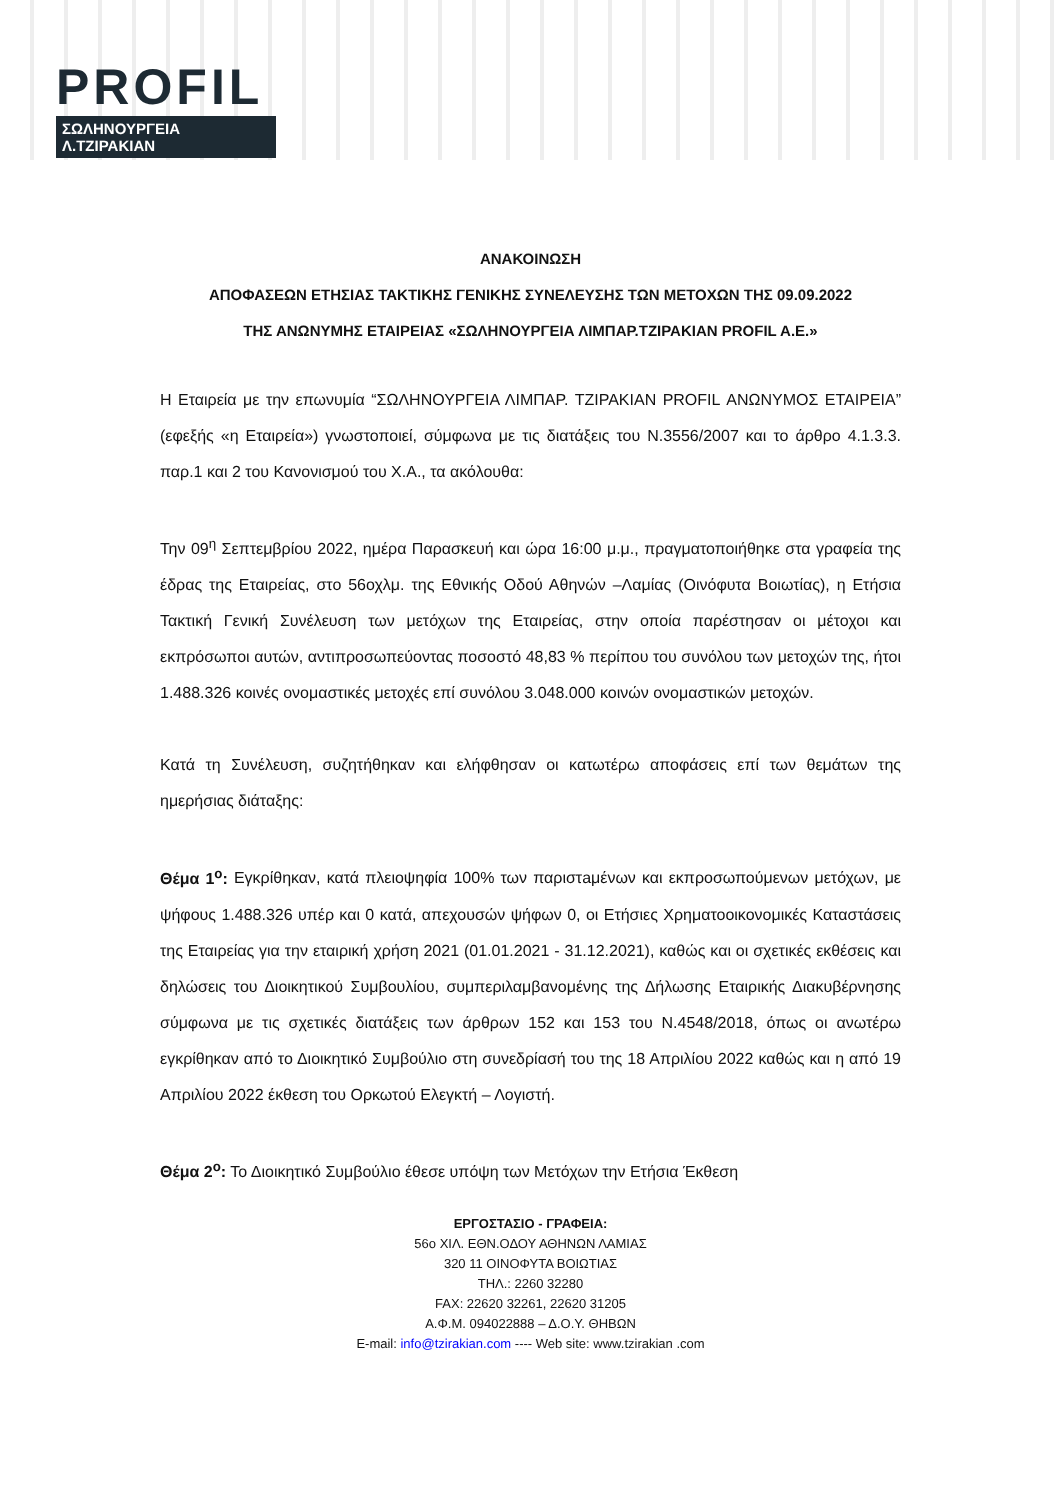PROFIL
ΣΩΛΗΝΟΥΡΓΕΙΑ Λ.ΤΖΙΡΑΚΙΑΝ
ΑΝΑΚΟΙΝΩΣΗ
ΑΠΟΦΑΣΕΩΝ ΕΤΗΣΙΑΣ ΤΑΚΤΙΚΗΣ ΓΕΝΙΚΗΣ ΣΥΝΕΛΕΥΣΗΣ ΤΩΝ ΜΕΤΟΧΩΝ ΤΗΣ 09.09.2022
ΤΗΣ ΑΝΩΝΥΜΗΣ ΕΤΑΙΡΕΙΑΣ «ΣΩΛΗΝΟΥΡΓΕΙΑ ΛΙΜΠΑΡ.ΤΖΙΡΑΚΙΑΝ PROFIL A.E.»
Η Εταιρεία με την επωνυμία “ΣΩΛΗΝΟΥΡΓΕΙΑ ΛΙΜΠΑΡ. ΤΖΙΡΑΚΙΑΝ PROFIL ΑΝΩΝΥΜΟΣ ΕΤΑΙΡΕΙΑ” (εφεξής «η Εταιρεία») γνωστοποιεί, σύμφωνα με τις διατάξεις του Ν.3556/2007 και το άρθρο 4.1.3.3. παρ.1 και 2 του Κανονισμού του Χ.Α., τα ακόλουθα:
Την 09<sup>η</sup> Σεπτεμβρίου 2022, ημέρα Παρασκευή και ώρα 16:00 μ.μ., πραγματοποιήθηκε στα γραφεία της έδρας της Εταιρείας, στο 56οχλμ. της Εθνικής Οδού Αθηνών –Λαμίας (Οινόφυτα Βοιωτίας), η Ετήσια Τακτική Γενική Συνέλευση των μετόχων της Εταιρείας, στην οποία παρέστησαν οι μέτοχοι και εκπρόσωποι αυτών, αντιπροσωπεύοντας ποσοστό 48,83 % περίπου του συνόλου των μετοχών της, ήτοι 1.488.326 κοινές ονομαστικές μετοχές επί συνόλου 3.048.000 κοινών ονομαστικών μετοχών.
Κατά τη Συνέλευση, συζητήθηκαν και ελήφθησαν οι κατωτέρω αποφάσεις επί των θεμάτων της ημερήσιας διάταξης:
Θέμα 1<sup>ο</sup>: Εγκρίθηκαν, κατά πλειοψηφία 100% των παριστaμένων και εκπροσωπούμενων μετόχων, με ψήφους 1.488.326 υπέρ και 0 κατά, απεχουσών ψήφων 0, οι Ετήσιες Χρηματοοικονομικές Καταστάσεις της Εταιρείας για την εταιρική χρήση 2021 (01.01.2021 - 31.12.2021), καθώς και οι σχετικές εκθέσεις και δηλώσεις του Διοικητικού Συμβουλίου, συμπεριλαμβανομένης της Δήλωσης Εταιρικής Διακυβέρνησης σύμφωνα με τις σχετικές διατάξεις των άρθρων 152 και 153 του Ν.4548/2018, όπως οι ανωτέρω εγκρίθηκαν από το Διοικητικό Συμβούλιο στη συνεδρίασή του της 18 Απριλίου 2022 καθώς και η από 19 Απριλίου 2022 έκθεση του Ορκωτού Ελεγκτή – Λογιστή.
Θέμα 2<sup>ο</sup>: Το Διοικητικό Συμβούλιο έθεσε υπόψη των Μετόχων την Ετήσια Έκθεση
ΕΡΓΟΣΤΑΣΙΟ - ΓΡΑΦΕΙΑ:
56ο ΧΙΛ. ΕΘΝ.ΟΔΟΥ ΑΘΗΝΩΝ ΛΑΜΙΑΣ
320 11 ΟΙΝΟΦΥΤΑ ΒΟΙΩΤΙΑΣ
ΤΗΛ.: 2260 32280
FAX: 22620 32261, 22620 31205
Α.Φ.Μ. 094022888 – Δ.Ο.Υ. ΘΗΒΩΝ
E-mail: info@tzirakian.com ---- Web site: www.tzirakian .com